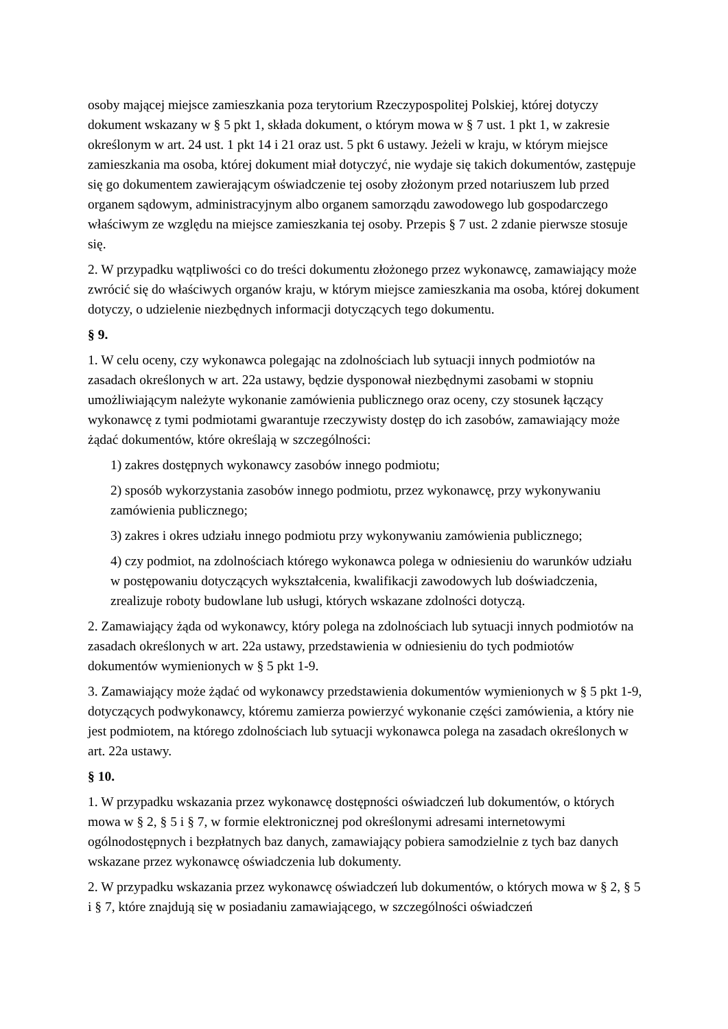osoby mającej miejsce zamieszkania poza terytorium Rzeczypospolitej Polskiej, której dotyczy dokument wskazany w § 5 pkt 1, składa dokument, o którym mowa w § 7 ust. 1 pkt 1, w zakresie określonym w art. 24 ust. 1 pkt 14 i 21 oraz ust. 5 pkt 6 ustawy. Jeżeli w kraju, w którym miejsce zamieszkania ma osoba, której dokument miał dotyczyć, nie wydaje się takich dokumentów, zastępuje się go dokumentem zawierającym oświadczenie tej osoby złożonym przed notariuszem lub przed organem sądowym, administracyjnym albo organem samorządu zawodowego lub gospodarczego właściwym ze względu na miejsce zamieszkania tej osoby. Przepis § 7 ust. 2 zdanie pierwsze stosuje się.
2. W przypadku wątpliwości co do treści dokumentu złożonego przez wykonawcę, zamawiający może zwrócić się do właściwych organów kraju, w którym miejsce zamieszkania ma osoba, której dokument dotyczy, o udzielenie niezbędnych informacji dotyczących tego dokumentu.
§ 9.
1. W celu oceny, czy wykonawca polegając na zdolnościach lub sytuacji innych podmiotów na zasadach określonych w art. 22a ustawy, będzie dysponował niezbędnymi zasobami w stopniu umożliwiającym należyte wykonanie zamówienia publicznego oraz oceny, czy stosunek łączący wykonawcę z tymi podmiotami gwarantuje rzeczywisty dostęp do ich zasobów, zamawiający może żądać dokumentów, które określają w szczególności:
1) zakres dostępnych wykonawcy zasobów innego podmiotu;
2) sposób wykorzystania zasobów innego podmiotu, przez wykonawcę, przy wykonywaniu zamówienia publicznego;
3) zakres i okres udziału innego podmiotu przy wykonywaniu zamówienia publicznego;
4) czy podmiot, na zdolnościach którego wykonawca polega w odniesieniu do warunków udziału w postępowaniu dotyczących wykształcenia, kwalifikacji zawodowych lub doświadczenia, zrealizuje roboty budowlane lub usługi, których wskazane zdolności dotyczą.
2. Zamawiający żąda od wykonawcy, który polega na zdolnościach lub sytuacji innych podmiotów na zasadach określonych w art. 22a ustawy, przedstawienia w odniesieniu do tych podmiotów dokumentów wymienionych w § 5 pkt 1-9.
3. Zamawiający może żądać od wykonawcy przedstawienia dokumentów wymienionych w § 5 pkt 1-9, dotyczących podwykonawcy, któremu zamierza powierzyć wykonanie części zamówienia, a który nie jest podmiotem, na którego zdolnościach lub sytuacji wykonawca polega na zasadach określonych w art. 22a ustawy.
§ 10.
1. W przypadku wskazania przez wykonawcę dostępności oświadczeń lub dokumentów, o których mowa w § 2, § 5 i § 7, w formie elektronicznej pod określonymi adresami internetowymi ogólnodostępnych i bezpłatnych baz danych, zamawiający pobiera samodzielnie z tych baz danych wskazane przez wykonawcę oświadczenia lub dokumenty.
2. W przypadku wskazania przez wykonawcę oświadczeń lub dokumentów, o których mowa w § 2, § 5 i § 7, które znajdują się w posiadaniu zamawiającego, w szczególności oświadczeń